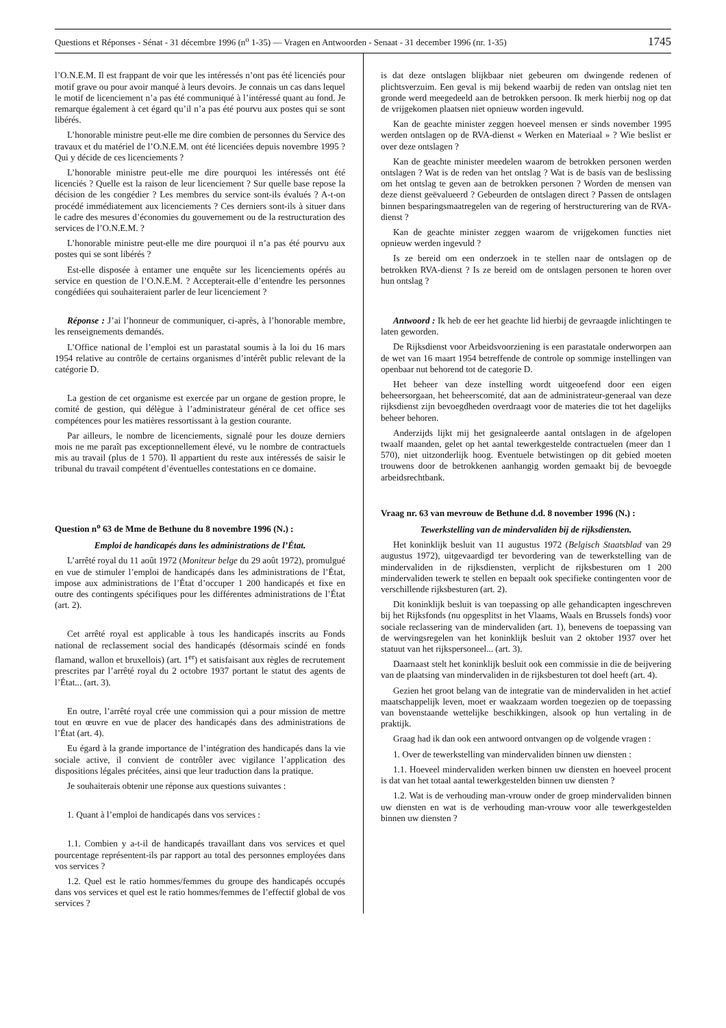Questions et Réponses - Sénat - 31 décembre 1996 (n<sup>o</sup> 1-35) — Vragen en Antwoorden - Senaat - 31 december 1996 (nr. 1-35) 1745
l’O.N.E.M. Il est frappant de voir que les intéressés n’ont pas été licenciés pour motif grave ou pour avoir manqué à leurs devoirs. Je connais un cas dans lequel le motif de licenciement n’a pas été communiqué à l’intéressé quant au fond. Je remarque également à cet égard qu’il n’a pas été pourvu aux postes qui se sont libérés.
L’honorable ministre peut-elle me dire combien de personnes du Service des travaux et du matériel de l’O.N.E.M. ont été licenciées depuis novembre 1995 ? Qui y décide de ces licenciements ?
L’honorable ministre peut-elle me dire pourquoi les intéressés ont été licenciés ? Quelle est la raison de leur licenciement ? Sur quelle base repose la décision de les congédier ? Les membres du service sont-ils évalués ? A-t-on procédé immédiatement aux licenciements ? Ces derniers sont-ils à situer dans le cadre des mesures d’économies du gouvernement ou de la restructuration des services de l’O.N.E.M. ?
L’honorable ministre peut-elle me dire pourquoi il n’a pas été pourvu aux postes qui se sont libérés ?
Est-elle disposée à entamer une enquête sur les licenciements opérés au service en question de l’O.N.E.M. ? Accepterait-elle d’entendre les personnes congédiées qui souhaiteraient parler de leur licenciement ?
Réponse : J’ai l’honneur de communiquer, ci-après, à l’honorable membre, les renseignements demandés.
L’Office national de l’emploi est un parastatal soumis à la loi du 16 mars 1954 relative au contrôle de certains organismes d’intérêt public relevant de la catégorie D.
La gestion de cet organisme est exercée par un organe de gestion propre, le comité de gestion, qui délègue à l’administrateur général de cet office ses compétences pour les matières ressortissant à la gestion courante.
Par ailleurs, le nombre de licenciements, signalé pour les douze derniers mois ne me paraît pas exceptionnellement élevé, vu le nombre de contractuels mis au travail (plus de 1 570). Il appartient du reste aux intéressés de saisir le tribunal du travail compétent d’éventuelles contestations en ce domaine.
Question n<sup>o</sup> 63 de Mme de Bethune du 8 novembre 1996 (N.) :
Emploi de handicapés dans les administrations de l’État.
L’arrêté royal du 11 août 1972 (Moniteur belge du 29 août 1972), promulgué en vue de stimuler l’emploi de handicapés dans les administrations de l’État, impose aux administrations de l’État d’occuper 1 200 handicapés et fixe en outre des contingents spécifiques pour les différentes administrations de l’État (art. 2).
Cet arrêté royal est applicable à tous les handicapés inscrits au Fonds national de reclassement social des handicapés (désormais scindé en fonds flamand, wallon et bruxellois) (art. 1<sup>er</sup>) et satisfaisant aux règles de recrutement prescrites par l’arrêté royal du 2 octobre 1937 portant le statut des agents de l’État... (art. 3).
En outre, l’arrêté royal crée une commission qui a pour mission de mettre tout en œuvre en vue de placer des handicapés dans des administrations de l’État (art. 4).
Eu égard à la grande importance de l’intégration des handicapés dans la vie sociale active, il convient de contrôler avec vigilance l’application des dispositions légales précitées, ainsi que leur traduction dans la pratique.
Je souhaiterais obtenir une réponse aux questions suivantes :
1. Quant à l’emploi de handicapés dans vos services :
1.1. Combien y a-t-il de handicapés travaillant dans vos services et quel pourcentage représentent-ils par rapport au total des personnes employées dans vos services ?
1.2. Quel est le ratio hommes/femmes du groupe des handicapés occupés dans vos services et quel est le ratio hommes/femmes de l’effectif global de vos services ?
is dat deze ontslagen blijkbaar niet gebeuren om dwingende redenen of plichtsverzuim. Een geval is mij bekend waarbij de reden van ontslag niet ten gronde werd meegedeeld aan de betrokken persoon. Ik merk hierbij nog op dat de vrijgekomen plaatsen niet opnieuw worden ingevuld.
Kan de geachte minister zeggen hoeveel mensen er sinds november 1995 werden ontslagen op de RVA-dienst « Werken en Materiaal » ? Wie beslist er over deze ontslagen ?
Kan de geachte minister meedelen waarom de betrokken personen werden ontslagen ? Wat is de reden van het ontslag ? Wat is de basis van de beslissing om het ontslag te geven aan de betrokken personen ? Worden de mensen van deze dienst geëvalueerd ? Gebeurden de ontslagen direct ? Passen de ontslagen binnen besparingsmaatregelen van de regering of herstructurering van de RVA-dienst ?
Kan de geachte minister zeggen waarom de vrijgekomen functies niet opnieuw werden ingevuld ?
Is ze bereid om een onderzoek in te stellen naar de ontslagen op de betrokken RVA-dienst ? Is ze bereid om de ontslagen personen te horen over hun ontslag ?
Antwoord : Ik heb de eer het geachte lid hierbij de gevraagde inlichtingen te laten geworden.
De Rijksdienst voor Arbeidsvoorziening is een parastatale onderworpen aan de wet van 16 maart 1954 betreffende de controle op sommige instellingen van openbaar nut behorend tot de categorie D.
Het beheer van deze instelling wordt uitgeoefend door een eigen beheersorgaan, het beheerscomité, dat aan de administrateur-generaal van deze rijksdienst zijn bevoegdheden overdraagt voor de materies die tot het dagelijks beheer behoren.
Anderzijds lijkt mij het gesignaleerde aantal ontslagen in de afgelopen twaalf maanden, gelet op het aantal tewerkgestelde contractuelen (meer dan 1 570), niet uitzonderlijk hoog. Eventuele betwistingen op dit gebied moeten trouwens door de betrokkenen aanhangig worden gemaakt bij de bevoegde arbeidsrechtbank.
Vraag nr. 63 van mevrouw de Bethune d.d. 8 november 1996 (N.) :
Tewerkstelling van de mindervaliden bij de rijksdiensten.
Het koninklijk besluit van 11 augustus 1972 (Belgisch Staatsblad van 29 augustus 1972), uitgevaardigd ter bevordering van de tewerkstelling van de mindervaliden in de rijksdiensten, verplicht de rijksbesturen om 1 200 mindervaliden tewerk te stellen en bepaalt ook specifieke contingenten voor de verschillende rijksbesturen (art. 2).
Dit koninklijk besluit is van toepassing op alle gehandicapten ingeschreven bij het Rijksfonds (nu opgesplitst in het Vlaams, Waals en Brussels fonds) voor sociale reclassering van de mindervaliden (art. 1), benevens de toepassing van de wervingsregelen van het koninklijk besluit van 2 oktober 1937 over het statuut van het rijkspersoneel... (art. 3).
Daarnaast stelt het koninklijk besluit ook een commissie in die de beijvering van de plaatsing van mindervaliden in de rijksbesturen tot doel heeft (art. 4).
Gezien het groot belang van de integratie van de mindervaliden in het actief maatschappelijk leven, moet er waakzaam worden toegezien op de toepassing van bovenstaande wettelijke beschikkingen, alsook op hun vertaling in de praktijk.
Graag had ik dan ook een antwoord ontvangen op de volgende vragen :
1. Over de tewerkstelling van mindervaliden binnen uw diensten :
1.1. Hoeveel mindervaliden werken binnen uw diensten en hoeveel procent is dat van het totaal aantal tewerkgestelden binnen uw diensten ?
1.2. Wat is de verhouding man-vrouw onder de groep mindervaliden binnen uw diensten en wat is de verhouding man-vrouw voor alle tewerkgestelden binnen uw diensten ?